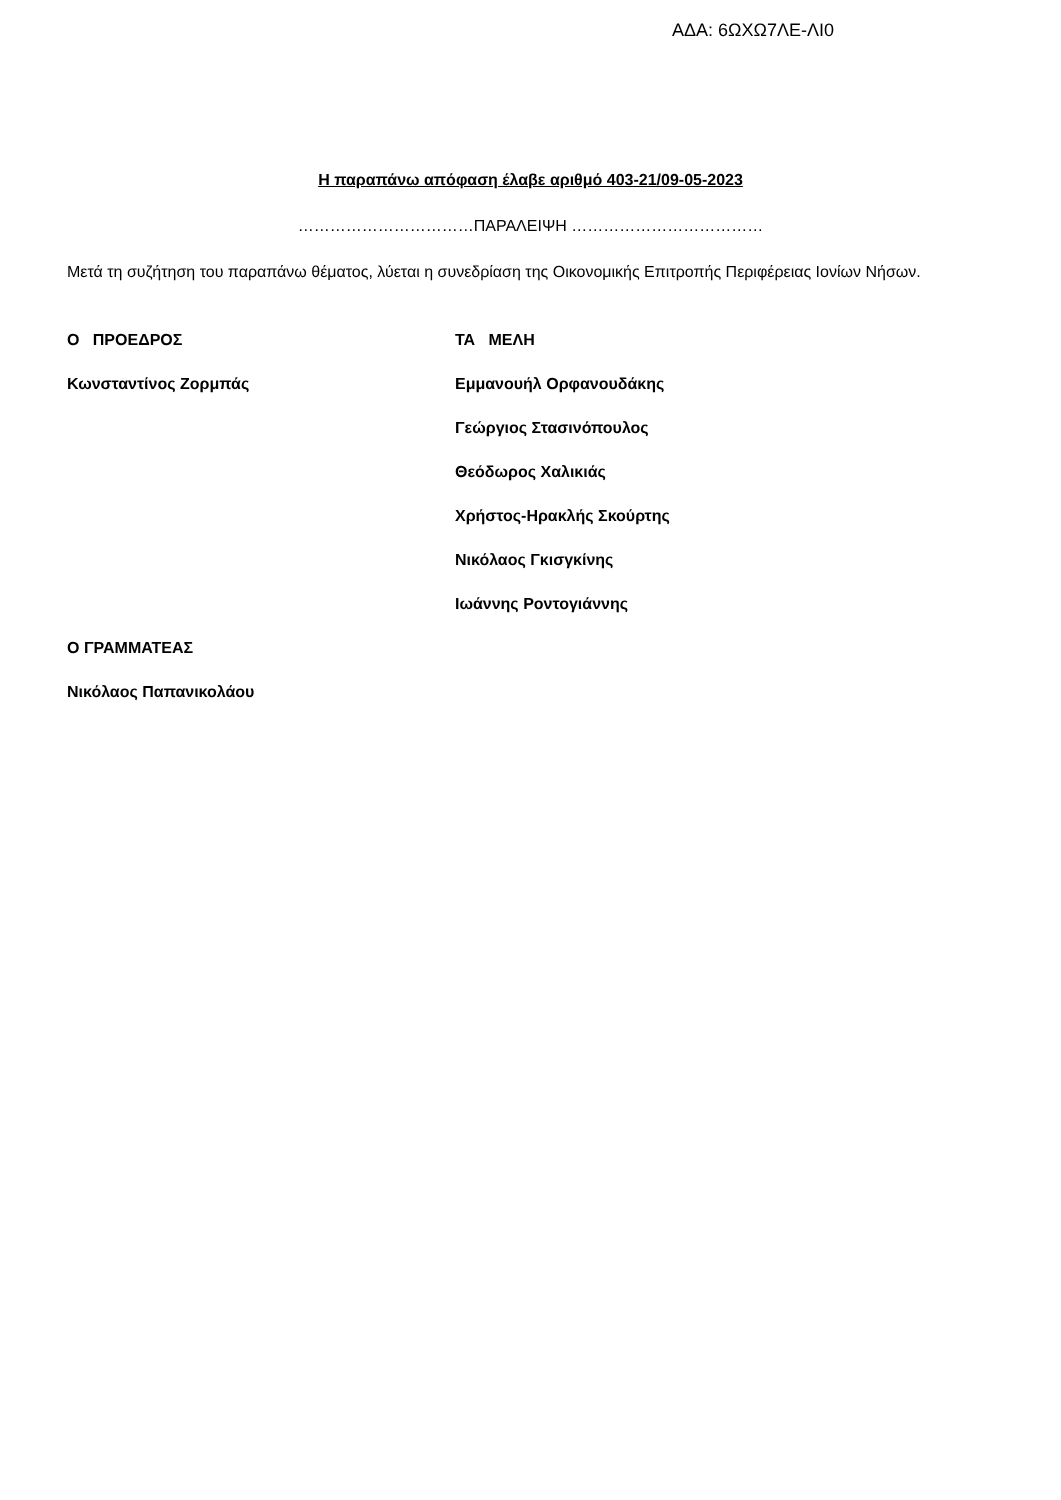ΑΔΑ: 6ΩΧΩ7ΛΕ-ΛΙ0
Η παραπάνω απόφαση έλαβε αριθμό 403-21/09-05-2023
……………………………ΠΑΡΑΛΕΙΨΗ ………………………………
Μετά τη συζήτηση του παραπάνω θέματος, λύεται η συνεδρίαση της Οικονομικής Επιτροπής Περιφέρειας Ιονίων Νήσων.
Ο ΠΡΟΕΔΡΟΣ
Κωνσταντίνος Ζορμπάς
ΤΑ ΜΕΛΗ
Εμμανουήλ Ορφανουδάκης
Γεώργιος Στασινόπουλος
Θεόδωρος Χαλικιάς
Χρήστος-Ηρακλής Σκούρτης
Νικόλαος Γκισγκίνης
Ιωάννης Ροντογιάννης
Ο ΓΡΑΜΜΑΤΕΑΣ
Νικόλαος Παπανικολάου